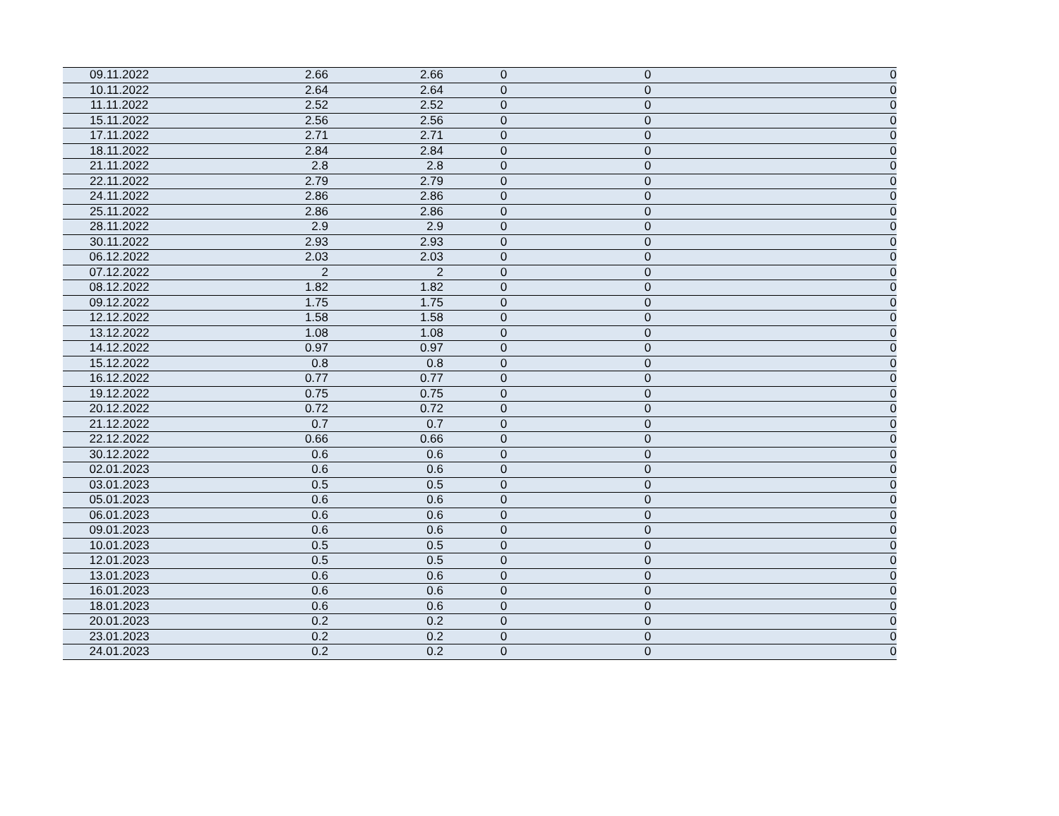| 09.11.2022 | 2.66 | 2.66 | 0 | 0 | 0 |
| 10.11.2022 | 2.64 | 2.64 | 0 | 0 | 0 |
| 11.11.2022 | 2.52 | 2.52 | 0 | 0 | 0 |
| 15.11.2022 | 2.56 | 2.56 | 0 | 0 | 0 |
| 17.11.2022 | 2.71 | 2.71 | 0 | 0 | 0 |
| 18.11.2022 | 2.84 | 2.84 | 0 | 0 | 0 |
| 21.11.2022 | 2.8 | 2.8 | 0 | 0 | 0 |
| 22.11.2022 | 2.79 | 2.79 | 0 | 0 | 0 |
| 24.11.2022 | 2.86 | 2.86 | 0 | 0 | 0 |
| 25.11.2022 | 2.86 | 2.86 | 0 | 0 | 0 |
| 28.11.2022 | 2.9 | 2.9 | 0 | 0 | 0 |
| 30.11.2022 | 2.93 | 2.93 | 0 | 0 | 0 |
| 06.12.2022 | 2.03 | 2.03 | 0 | 0 | 0 |
| 07.12.2022 | 2 | 2 | 0 | 0 | 0 |
| 08.12.2022 | 1.82 | 1.82 | 0 | 0 | 0 |
| 09.12.2022 | 1.75 | 1.75 | 0 | 0 | 0 |
| 12.12.2022 | 1.58 | 1.58 | 0 | 0 | 0 |
| 13.12.2022 | 1.08 | 1.08 | 0 | 0 | 0 |
| 14.12.2022 | 0.97 | 0.97 | 0 | 0 | 0 |
| 15.12.2022 | 0.8 | 0.8 | 0 | 0 | 0 |
| 16.12.2022 | 0.77 | 0.77 | 0 | 0 | 0 |
| 19.12.2022 | 0.75 | 0.75 | 0 | 0 | 0 |
| 20.12.2022 | 0.72 | 0.72 | 0 | 0 | 0 |
| 21.12.2022 | 0.7 | 0.7 | 0 | 0 | 0 |
| 22.12.2022 | 0.66 | 0.66 | 0 | 0 | 0 |
| 30.12.2022 | 0.6 | 0.6 | 0 | 0 | 0 |
| 02.01.2023 | 0.6 | 0.6 | 0 | 0 | 0 |
| 03.01.2023 | 0.5 | 0.5 | 0 | 0 | 0 |
| 05.01.2023 | 0.6 | 0.6 | 0 | 0 | 0 |
| 06.01.2023 | 0.6 | 0.6 | 0 | 0 | 0 |
| 09.01.2023 | 0.6 | 0.6 | 0 | 0 | 0 |
| 10.01.2023 | 0.5 | 0.5 | 0 | 0 | 0 |
| 12.01.2023 | 0.5 | 0.5 | 0 | 0 | 0 |
| 13.01.2023 | 0.6 | 0.6 | 0 | 0 | 0 |
| 16.01.2023 | 0.6 | 0.6 | 0 | 0 | 0 |
| 18.01.2023 | 0.6 | 0.6 | 0 | 0 | 0 |
| 20.01.2023 | 0.2 | 0.2 | 0 | 0 | 0 |
| 23.01.2023 | 0.2 | 0.2 | 0 | 0 | 0 |
| 24.01.2023 | 0.2 | 0.2 | 0 | 0 | 0 |